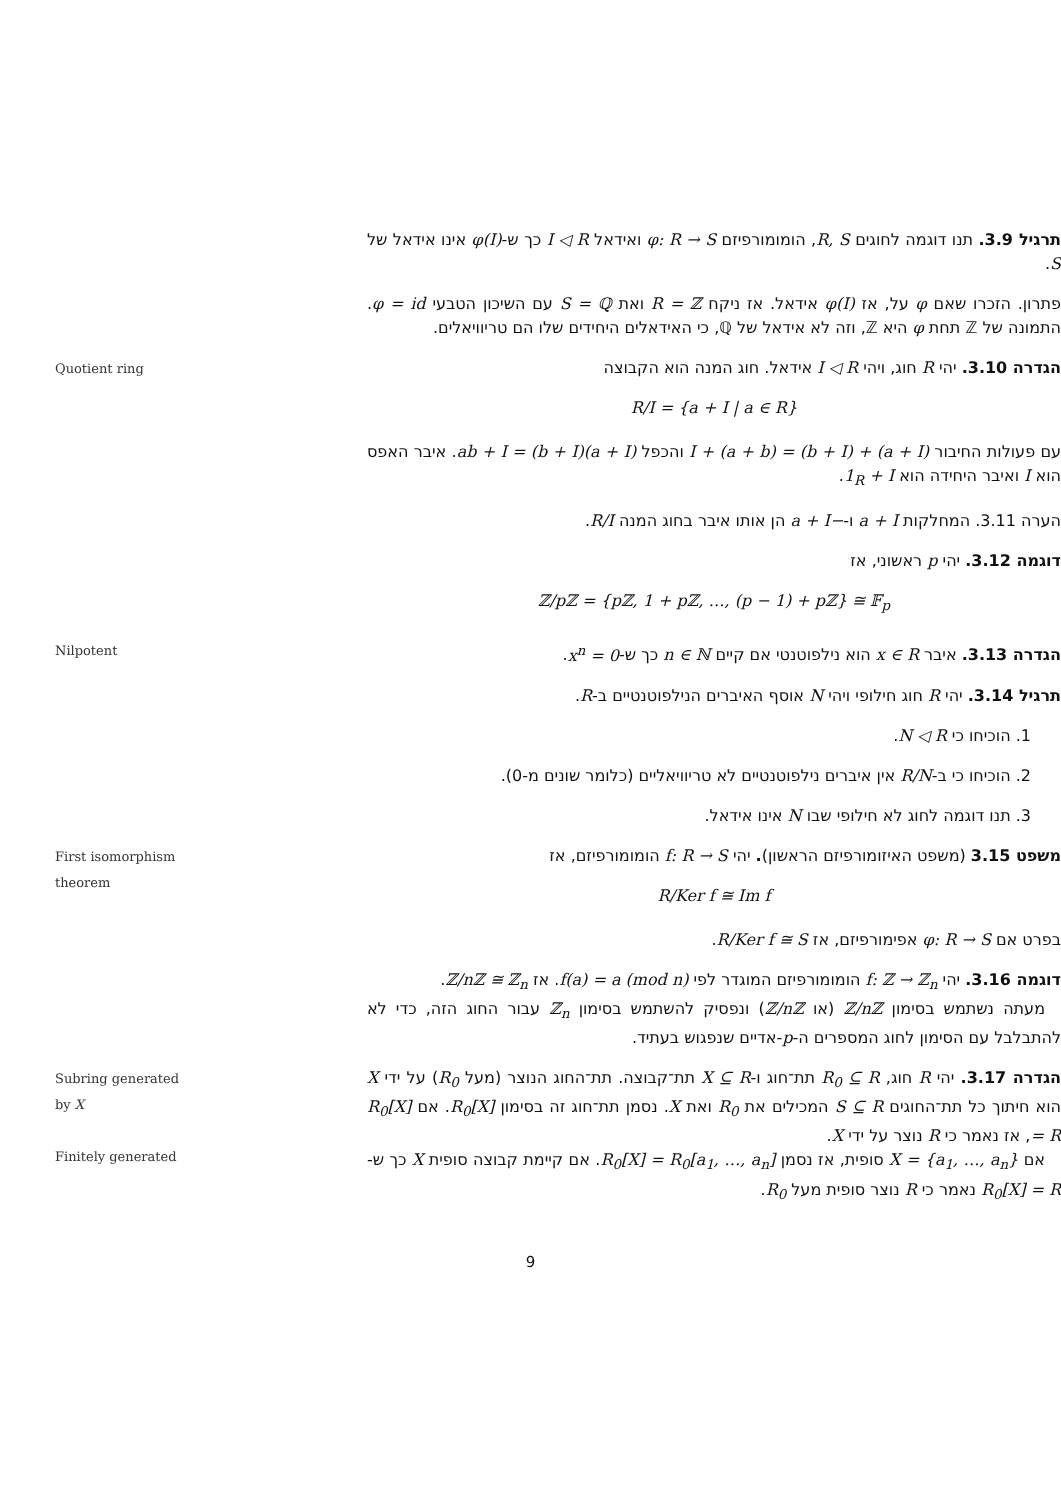תרגיל 3.9. תנו דוגמה לחוגים R, S, הומומורפיזם φ: R → S ואידאל I ◁ R כך ש-φ(I) אינו אידאל של S.
פתרון. הזכרו שאם φ על, אז φ(I) אידאל. אז ניקח R = ℤ ואת S = ℚ עם השיכון הטבעי φ = id. התמונה של ℤ תחת φ היא ℤ, וזה לא אידאל של ℚ, כי האידאלים היחידים שלו הם טריוויאלים.
Quotient ring
הגדרה 3.10. יהי R חוג, ויהי I ◁ R אידאל. חוג המנה הוא הקבוצה
R/I = {a + I | a ∈ R}
עם פעולות החיבור (a + I) + (b + I) = (a + b) + I והכפל (a + I)(b + I) = ab + I. איבר האפס הוא I ואיבר היחידה הוא 1<sub>R</sub> + I.
הערה 3.11. המחלקות a + I ו-−a + I הן אותו איבר בחוג המנה R/I.
דוגמה 3.12. יהי p ראשוני, אז
ℤ/pℤ = {pℤ, 1 + pℤ, …, (p − 1) + pℤ} ≅ 𝔽<sub>p</sub>
Nilpotent
הגדרה 3.13. איבר x ∈ R הוא נילפוטנטי אם קיים n ∈ ℕ כך ש-x<sup>n</sup> = 0.
תרגיל 3.14. יהי R חוג חילופי ויהי N אוסף האיברים הנילפוטנטיים ב-R.
1. הוכיחו כי N ◁ R.
2. הוכיחו כי ב-R/N אין איברים נילפוטנטיים לא טריוויאליים (כלומר שונים מ-0).
3. תנו דוגמה לחוג לא חילופי שבו N אינו אידאל.
First isomorphism theorem
משפט 3.15 (משפט האיזומורפיזם הראשון). יהי f: R → S הומומורפיזם, אז
R/Ker f ≅ Im f
בפרט אם φ: R → S אפימורפיזם, אז R/Ker f ≅ S.
דוגמה 3.16. יהי f: ℤ → ℤ<sub>n</sub> הומומורפיזם המוגדר לפי f(a) = a (mod n). אז ℤ/nℤ ≅ ℤ<sub>n</sub>.
 מעתה נשתמש בסימון ℤ/nℤ (או ℤ/nℤ) ונפסיק להשתמש בסימון ℤ<sub>n</sub> עבור החוג הזה, כדי לא להתבלבל עם הסימון לחוג המספרים ה-p-אדיים שנפגוש בעתיד.
Subring generated by X
Finitely generated
הגדרה 3.17. יהי R חוג, R<sub>0</sub> ⊆ R תת־חוג ו-X ⊆ R תת־קבוצה. תת־החוג הנוצר (מעל R<sub>0</sub>) על ידי X הוא חיתוך כל תת־החוגים S ⊆ R המכילים את R<sub>0</sub> ואת X. נסמן תת־חוג זה בסימון R<sub>0</sub>[X]. אם R<sub>0</sub>[X] = R, אז נאמר כי R נוצר על ידי X.
 אם X = {a<sub>1</sub>, …, a<sub>n</sub>} סופית, אז נסמן R<sub>0</sub>[X] = R<sub>0</sub>[a<sub>1</sub>, …, a<sub>n</sub>]. אם קיימת קבוצה סופית X כך ש-R<sub>0</sub>[X] = R נאמר כי R נוצר סופית מעל R<sub>0</sub>.
9